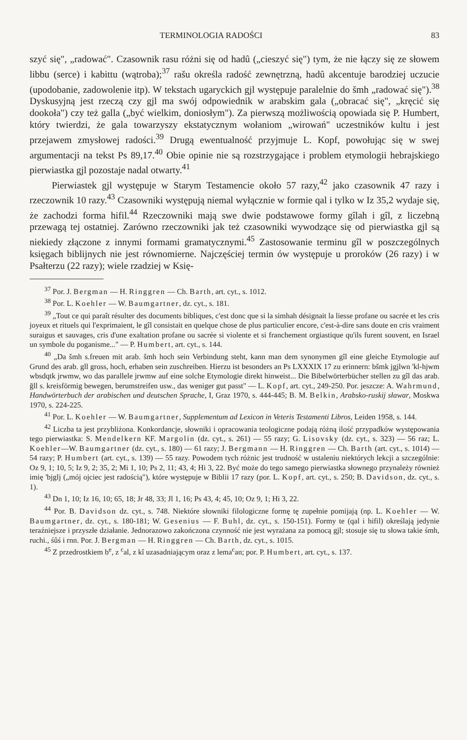TERMINOLOGIA RADOŚCI 83
szyć się", „radować". Czasownik rasu różni się od hadû („cieszyć się") tym, że nie łączy się ze słowem libbu (serce) i kabittu (wątroba);<sup>37</sup> rašu określa radość zewnętrzną, hadû akcentuje barodziej uczucie (upodobanie, zadowolenie itp). W tekstach ugaryckich gjl występuje paralelnie do šmh „radować się").<sup>38</sup> Dyskusyjną jest rzeczą czy gjl ma swój odpowiednik w arabskim gala („obracać się", „kręcić się dookoła") czy też galla („być wielkim, doniosłym"). Za pierwszą możliwością opowiada się P. Humbert, który twierdzi, że gala towarzyszy ekstatycznym wołaniom „wirowań" uczestników kultu i jest przejawem zmysłowej radości.<sup>39</sup> Drugą ewentualność przyjmuje L. Kopf, powołując się w swej argumentacji na tekst Ps 89,17.<sup>40</sup> Obie opinie nie są rozstrzygające i problem etymologii hebrajskiego pierwiastka gjl pozostaje nadal otwarty.<sup>41</sup>
Pierwiastek gjl występuje w Starym Testamencie około 57 razy,<sup>42</sup> jako czasownik 47 razy i rzeczownik 10 razy.<sup>43</sup> Czasowniki występują niemal wyłącznie w formie qal i tylko w Iz 35,2 wydaje się, że zachodzi forma hifil.<sup>44</sup> Rzeczowniki mają swe dwie podstawowe formy gîlah i gîl, z liczebną przewagą tej ostatniej. Zarówno rzeczowniki jak też czasowniki wywodzące się od pierwiastka gjl są niekiedy złączone z innymi formami gramatycznymi.<sup>45</sup> Zastosowanie terminu gîl w poszczególnych księgach biblijnych nie jest równomierne. Najczęściej termin ów występuje u proroków (26 razy) i w Psałterzu (22 razy); wiele rzadziej w Księ-
<sup>37</sup> Por. J. Bergman — H. Ringgren — Ch. Barth, art. cyt., s. 1012.
<sup>38</sup> Por. L. Koehler — W. Baumgartner, dz. cyt., s. 181.
<sup>39</sup> „Tout ce qui paraît résulter des documents bibliques, c'est donc que si la simhah désignait la liesse profane ou sacrée et les cris joyeux et rituels qui l'exprimaient, le gîl consistait en quelque chose de plus particulier encore, c'est-à-dire sans doute en cris vraiment suraigus et sauvages, cris d'une exaltation profane ou sacrée si violente et si franchement orgiastique qu'ils furent souvent, en Israel un symbole du poganisme..." — P. Humbert, art. cyt., s. 144.
<sup>40</sup> „Da šmh s.freuen mit arab. šmh hoch sein Verbindung steht, kann man dem synonymen gîl eine gleiche Etymologie auf Grund des arab. gll gross, hoch, erhaben sein zuschreiben. Hierzu ist besonders an Ps LXXXIX 17 zu erinnern: bšmk jgjlwn 'kl-hjwm wbsdqtk jrwmw, wo das parallele jrwmw auf eine solche Etymologie direkt hinweist... Die Bibelwörterbücher stellen zu gîl das arab. ğll s. kreisförmig bewegen, berumstreifen usw., das weniger gut passt" — L. Kopf, art. cyt., 249-250. Por. jeszcze: A. Wahrmund, Handwörterbuch der arabischen und deutschen Sprache, I, Graz 1970, s. 444-445; B. M. Belkin, Arabsko-ruskij sławar, Moskwa 1970, s. 224-225.
<sup>41</sup> Por. L. Koehler — W. Baumgartner, Supplementum ad Lexicon in Veteris Testamenti Libros, Leiden 1958, s. 144.
<sup>42</sup> Liczba ta jest przybliżona. Konkordancje, słowniki i opracowania teologiczne podają różną ilość przypadków występowania tego pierwiastka: S. Mendelkern KF. Margolin (dz. cyt., s. 261) — 55 razy; G. Lisovsky (dz. cyt., s. 323) — 56 raz; L. Koehler—W. Baumgartner (dz. cyt., s. 180) — 61 razy; J. Bergmann — H. Ringgren — Ch. Barth (art. cyt., s. 1014) — 54 razy; P. Humbert (art. cyt., s. 139) — 55 razy. Powodem tych różnic jest trudność w ustaleniu niektórych lekcji a szczególnie: Oz 9, 1; 10, 5; Iz 9, 2; 35, 2; Mi 1, 10; Ps 2, 11; 43, 4; Hi 3, 22. Być może do tego samego pierwiastka słownego przynależy również imię 'bjglj („mój ojciec jest radością"), które występuje w Biblii 17 razy (por. L. Kopf, art. cyt., s. 250; B. Davidson, dz. cyt., s. 1).
<sup>43</sup> Dn 1, 10; Iz 16, 10; 65, 18; Jr 48, 33; Jl 1, 16; Ps 43, 4; 45, 10; Oz 9, 1; Hi 3, 22.
<sup>44</sup> Por. B. Davidson dz. cyt., s. 748. Niektóre słowniki filologiczne formę tę zupełnie pomijają (np. L. Koehler — W. Baumgartner, dz. cyt., s. 180-181; W. Gesenius — F. Buhl, dz. cyt., s. 150-151). Formy te (qal i hifil) określają jedynie teraźniejsze i przyszłe działanie. Jednorazowo zakończona czynność nie jest wyrażana za pomocą gjl; stosuje się tu słowa takie śmh, ruchi., śûś i rnn. Por. J. Bergman — H. Ringgren — Ch. Barth, dz. cyt., s. 1015.
<sup>45</sup> Z przedrostkiem b<sup>e</sup>, z <sup>c</sup>al, z kî uzasadniającym oraz z lema<sup>c</sup>an; por. P. Humbert, art. cyt., s. 137.